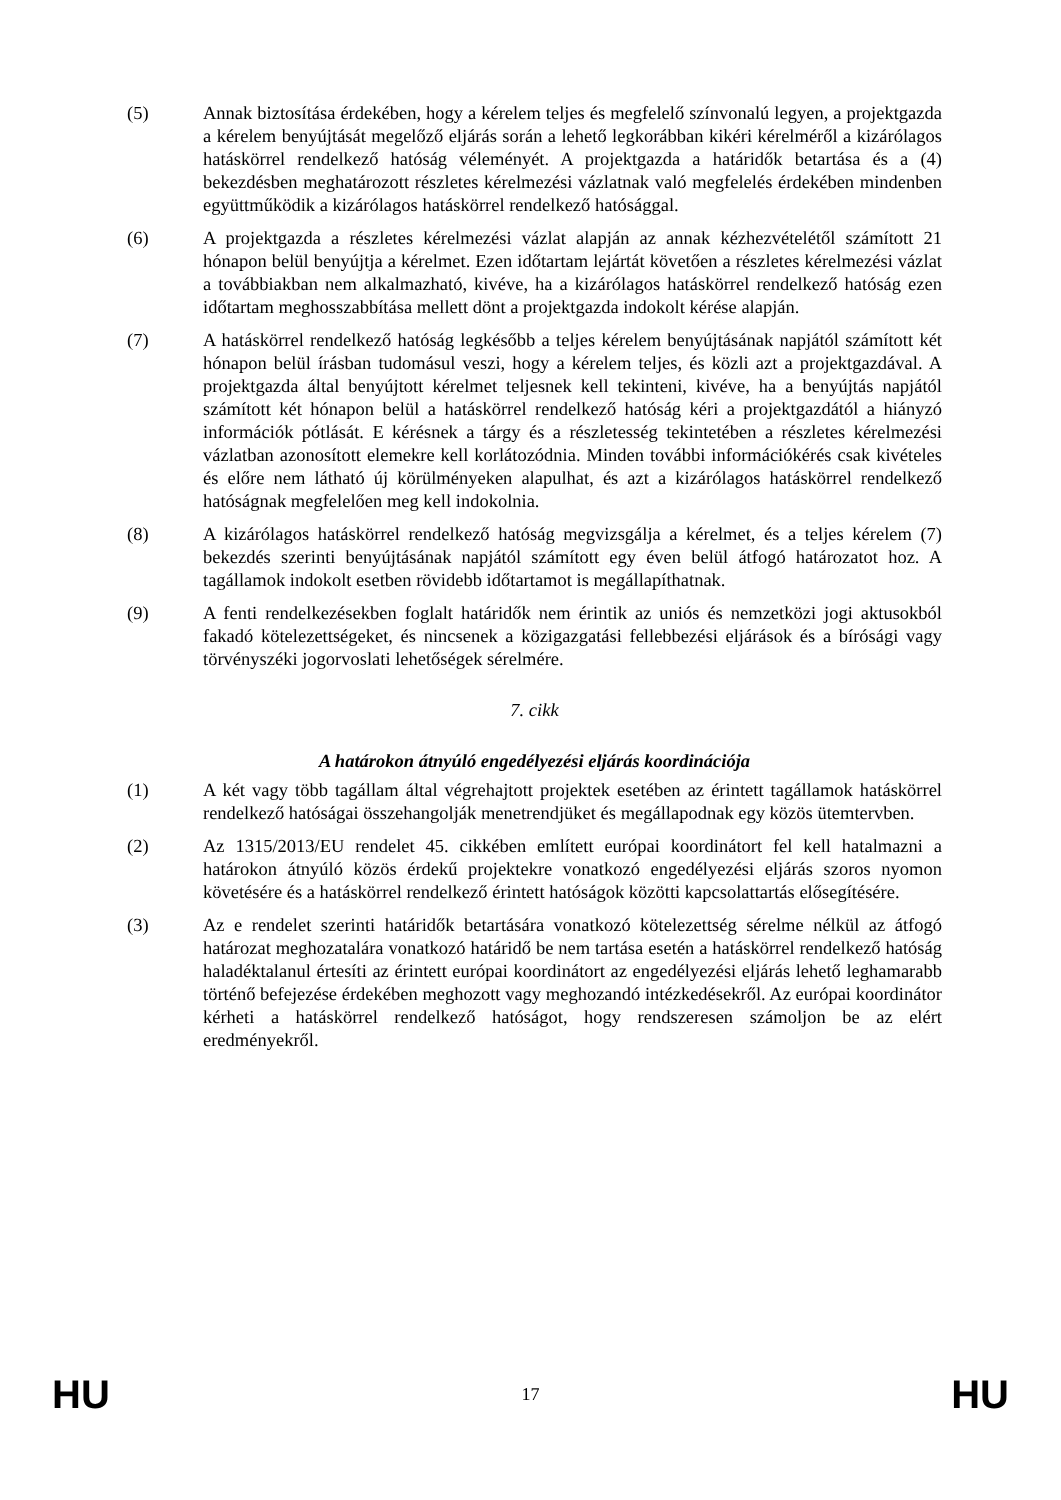(5) Annak biztosítása érdekében, hogy a kérelem teljes és megfelelő színvonalú legyen, a projektgazda a kérelem benyújtását megelőző eljárás során a lehető legkorábban kikéri kérelméről a kizárólagos hatáskörrel rendelkező hatóság véleményét. A projektgazda a határidők betartása és a (4) bekezdésben meghatározott részletes kérelmezési vázlatnak való megfelelés érdekében mindenben együttműködik a kizárólagos hatáskörrel rendelkező hatósággal.
(6) A projektgazda a részletes kérelmezési vázlat alapján az annak kézhezvételétől számított 21 hónapon belül benyújtja a kérelmet. Ezen időtartam lejártát követően a részletes kérelmezési vázlat a továbbiakban nem alkalmazható, kivéve, ha a kizárólagos hatáskörrel rendelkező hatóság ezen időtartam meghosszabbítása mellett dönt a projektgazda indokolt kérése alapján.
(7) A hatáskörrel rendelkező hatóság legkésőbb a teljes kérelem benyújtásának napjától számított két hónapon belül írásban tudomásul veszi, hogy a kérelem teljes, és közli azt a projektgazdával. A projektgazda által benyújtott kérelmet teljesnek kell tekinteni, kivéve, ha a benyújtás napjától számított két hónapon belül a hatáskörrel rendelkező hatóság kéri a projektgazdától a hiányzó információk pótlását. E kérésnek a tárgy és a részletesség tekintetében a részletes kérelmezési vázlatban azonosított elemekre kell korlátozódnia. Minden további információkérés csak kivételes és előre nem látható új körülményeken alapulhat, és azt a kizárólagos hatáskörrel rendelkező hatóságnak megfelelően meg kell indokolnia.
(8) A kizárólagos hatáskörrel rendelkező hatóság megvizsgálja a kérelmet, és a teljes kérelem (7) bekezdés szerinti benyújtásának napjától számított egy éven belül átfogó határozatot hoz. A tagállamok indokolt esetben rövidebb időtartamot is megállapíthatnak.
(9) A fenti rendelkezésekben foglalt határidők nem érintik az uniós és nemzetközi jogi aktusokból fakadó kötelezettségeket, és nincsenek a közigazgatási fellebbezési eljárások és a bírósági vagy törvényszéki jogorvoslati lehetőségek sérelmére.
7. cikk
A határokon átnyúló engedélyezési eljárás koordinációja
(1) A két vagy több tagállam által végrehajtott projektek esetében az érintett tagállamok hatáskörrel rendelkező hatóságai összehangolják menetrendjüket és megállapodnak egy közös ütemtervben.
(2) Az 1315/2013/EU rendelet 45. cikkében említett európai koordinátort fel kell hatalmazni a határokon átnyúló közös érdekű projektekre vonatkozó engedélyezési eljárás szoros nyomon követésére és a hatáskörrel rendelkező érintett hatóságok közötti kapcsolattartás elősegítésére.
(3) Az e rendelet szerinti határidők betartására vonatkozó kötelezettség sérelme nélkül az átfogó határozat meghozatalára vonatkozó határidő be nem tartása esetén a hatáskörrel rendelkező hatóság haladéktalanul értesíti az érintett európai koordinátort az engedélyezési eljárás lehető leghamarabb történő befejezése érdekében meghozott vagy meghozandó intézkedésekről. Az európai koordinátor kérheti a hatáskörrel rendelkező hatóságot, hogy rendszeresen számoljon be az elért eredményekről.
HU 17 HU